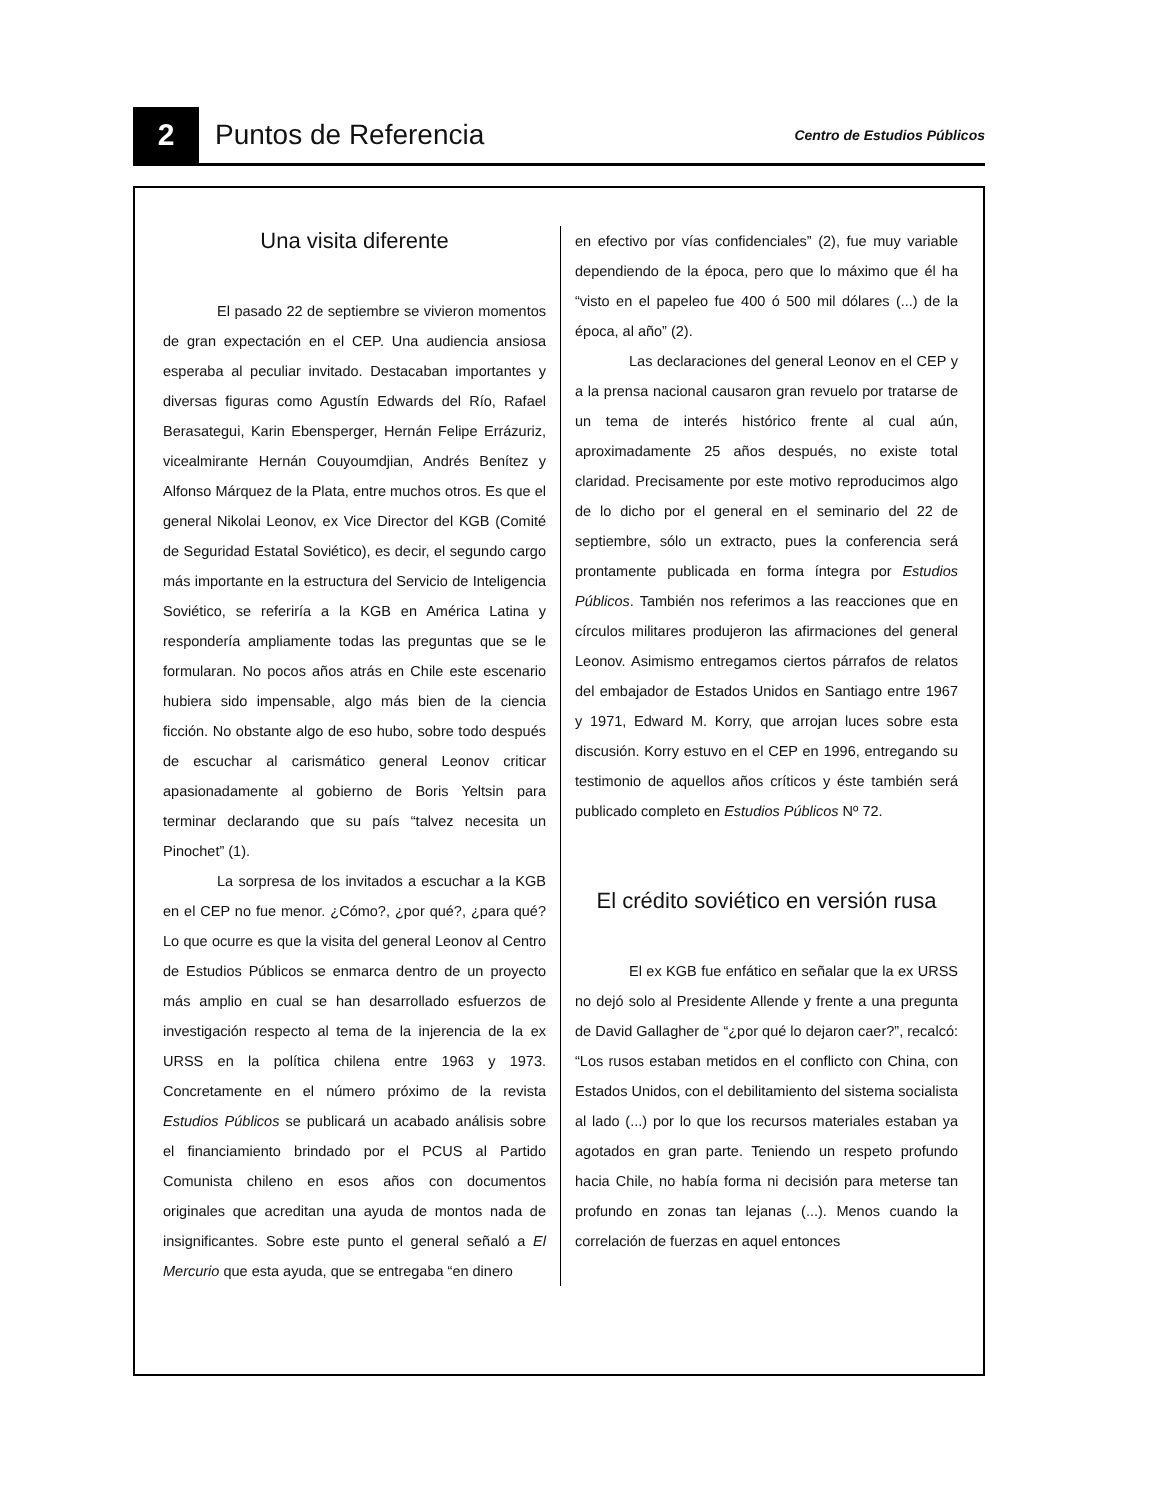2
Puntos de Referencia
Centro de Estudios Públicos
Una visita diferente
El pasado 22 de septiembre se vivieron momentos de gran expectación en el CEP. Una audiencia ansiosa esperaba al peculiar invitado. Destacaban importantes y diversas figuras como Agustín Edwards del Río, Rafael Berasategui, Karin Ebensperger, Hernán Felipe Errázuriz, vicealmirante Hernán Couyoumdjian, Andrés Benítez y Alfonso Márquez de la Plata, entre muchos otros. Es que el general Nikolai Leonov, ex Vice Director del KGB (Comité de Seguridad Estatal Soviético), es decir, el segundo cargo más importante en la estructura del Servicio de Inteligencia Soviético, se referiría a la KGB en América Latina y respondería ampliamente todas las preguntas que se le formularan. No pocos años atrás en Chile este escenario hubiera sido impensable, algo más bien de la ciencia ficción. No obstante algo de eso hubo, sobre todo después de escuchar al carismático general Leonov criticar apasionadamente al gobierno de Boris Yeltsin para terminar declarando que su país “talvez necesita un Pinochet” (1).
La sorpresa de los invitados a escuchar a la KGB en el CEP no fue menor. ¿Cómo?, ¿por qué?, ¿para qué? Lo que ocurre es que la visita del general Leonov al Centro de Estudios Públicos se enmarca dentro de un proyecto más amplio en cual se han desarrollado esfuerzos de investigación respecto al tema de la injerencia de la ex URSS en la política chilena entre 1963 y 1973. Concretamente en el número próximo de la revista Estudios Públicos se publicará un acabado análisis sobre el financiamiento brindado por el PCUS al Partido Comunista chileno en esos años con documentos originales que acreditan una ayuda de montos nada de insignificantes. Sobre este punto el general señaló a El Mercurio que esta ayuda, que se entregaba “en dinero
en efectivo por vías confidenciales” (2), fue muy variable dependiendo de la época, pero que lo máximo que él ha “visto en el papeleo fue 400 ó 500 mil dólares (...) de la época, al año” (2).
Las declaraciones del general Leonov en el CEP y a la prensa nacional causaron gran revuelo por tratarse de un tema de interés histórico frente al cual aún, aproximadamente 25 años después, no existe total claridad. Precisamente por este motivo reproducimos algo de lo dicho por el general en el seminario del 22 de septiembre, sólo un extracto, pues la conferencia será prontamente publicada en forma íntegra por Estudios Públicos. También nos referimos a las reacciones que en círculos militares produjeron las afirmaciones del general Leonov. Asimismo entregamos ciertos párrafos de relatos del embajador de Estados Unidos en Santiago entre 1967 y 1971, Edward M. Korry, que arrojan luces sobre esta discusión. Korry estuvo en el CEP en 1996, entregando su testimonio de aquellos años críticos y éste también será publicado completo en Estudios Públicos Nº 72.
El crédito soviético en versión rusa
El ex KGB fue enfático en señalar que la ex URSS no dejó solo al Presidente Allende y frente a una pregunta de David Gallagher de “¿por qué lo dejaron caer?”, recalcó: “Los rusos estaban metidos en el conflicto con China, con Estados Unidos, con el debilitamiento del sistema socialista al lado (...) por lo que los recursos materiales estaban ya agotados en gran parte. Teniendo un respeto profundo hacia Chile, no había forma ni decisión para meterse tan profundo en zonas tan lejanas (...). Menos cuando la correlación de fuerzas en aquel entonces